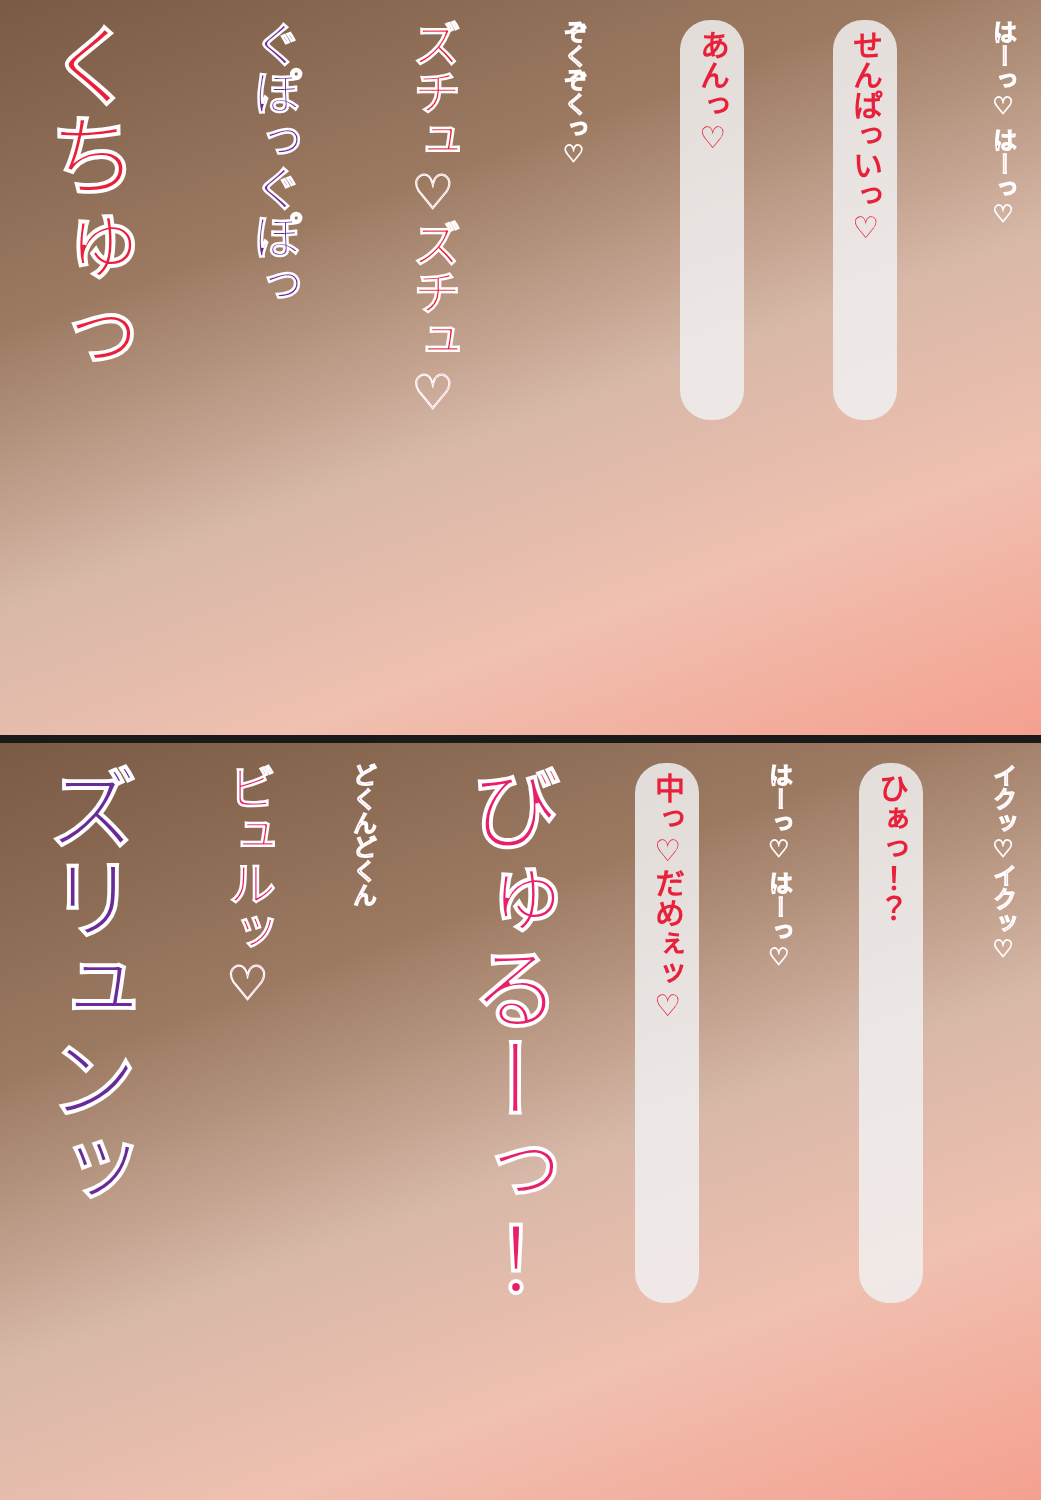くちゅっ
ぐぽっぐぽっ
ズチュ♡ズチュ♡
ぞくぞくっ♡
あんっ♡
せんぱっいっ♡
はーっ♡ はーっ♡
ズリュンッ
ビュルッ♡
どくんどくん
びゅるーっ！
中っ♡だめぇッ♡
はーっ♡ はーっ♡
ひぁっ！？
イクッ♡イクッ♡